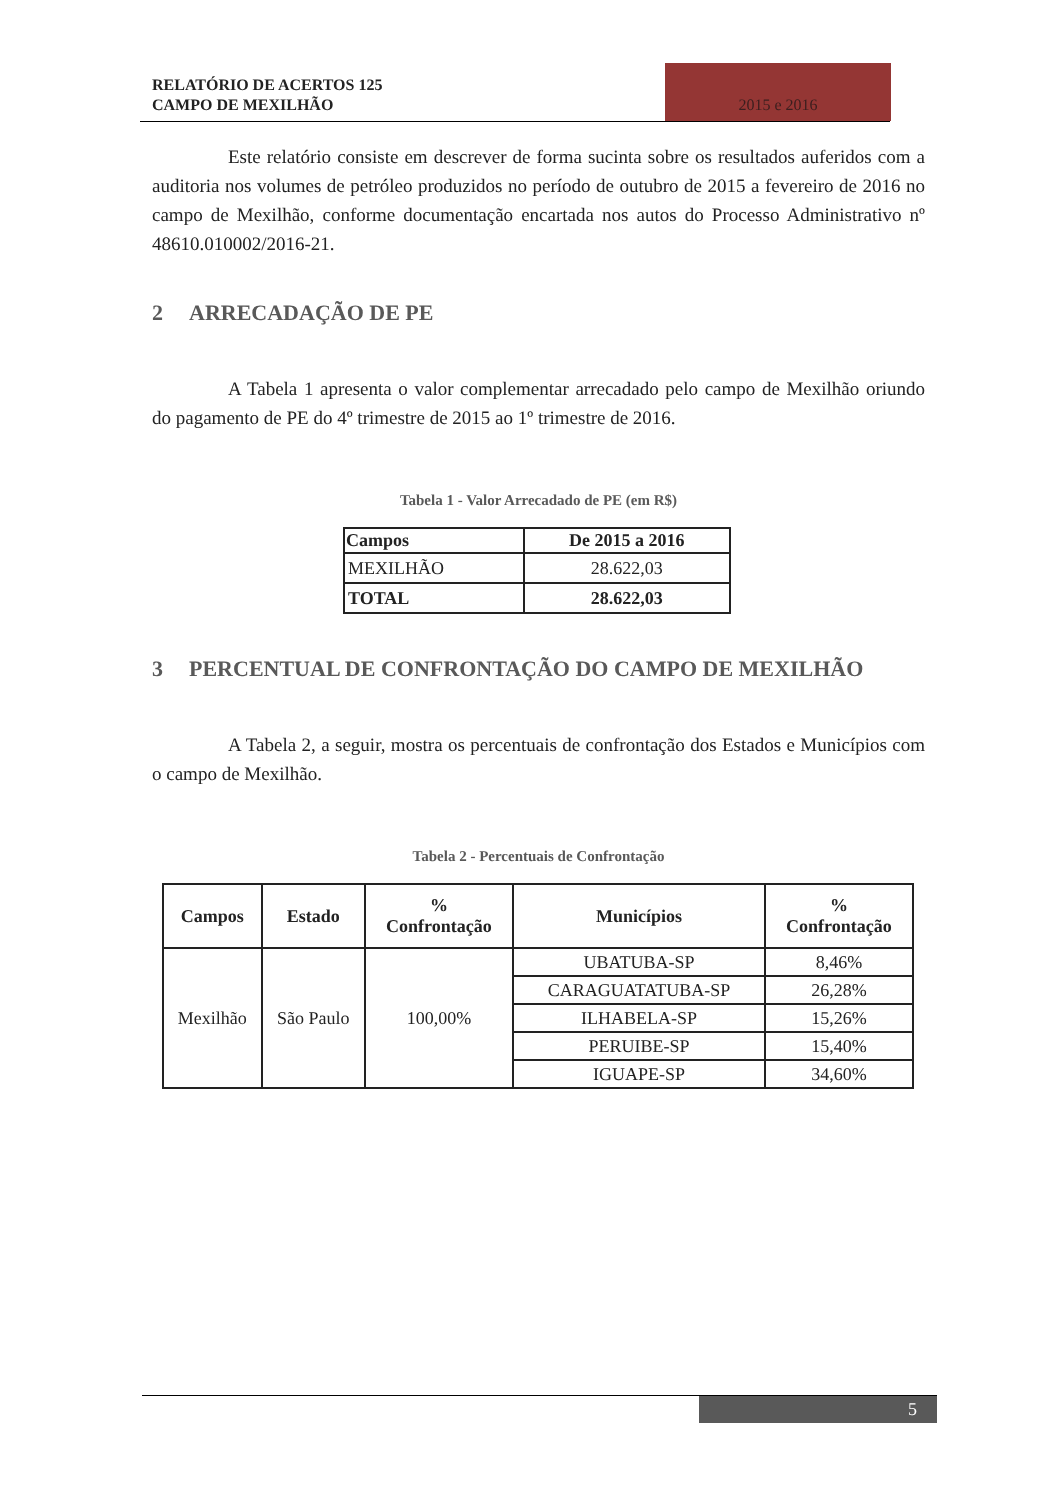RELATÓRIO DE ACERTOS 125
CAMPO DE MEXILHÃO
2015 e 2016
Este relatório consiste em descrever de forma sucinta sobre os resultados auferidos com a auditoria nos volumes de petróleo produzidos no período de outubro de 2015 a fevereiro de 2016 no campo de Mexilhão, conforme documentação encartada nos autos do Processo Administrativo nº 48610.010002/2016-21.
2 ARRECADAÇÃO DE PE
A Tabela 1 apresenta o valor complementar arrecadado pelo campo de Mexilhão oriundo do pagamento de PE do 4º trimestre de 2015 ao 1º trimestre de 2016.
Tabela 1 - Valor Arrecadado de PE (em R$)
| Campos | De 2015 a 2016 |
| --- | --- |
| MEXILHÃO | 28.622,03 |
| TOTAL | 28.622,03 |
3 PERCENTUAL DE CONFRONTAÇÃO DO CAMPO DE MEXILHÃO
A Tabela 2, a seguir, mostra os percentuais de confrontação dos Estados e Municípios com o campo de Mexilhão.
Tabela 2 - Percentuais de Confrontação
| Campos | Estado | % Confrontação | Municípios | % Confrontação |
| --- | --- | --- | --- | --- |
| Mexilhão | São Paulo | 100,00% | UBATUBA-SP | 8,46% |
| | | | CARAGUATATUBA-SP | 26,28% |
| | | | ILHABELA-SP | 15,26% |
| | | | PERUIBE-SP | 15,40% |
| | | | IGUAPE-SP | 34,60% |
5